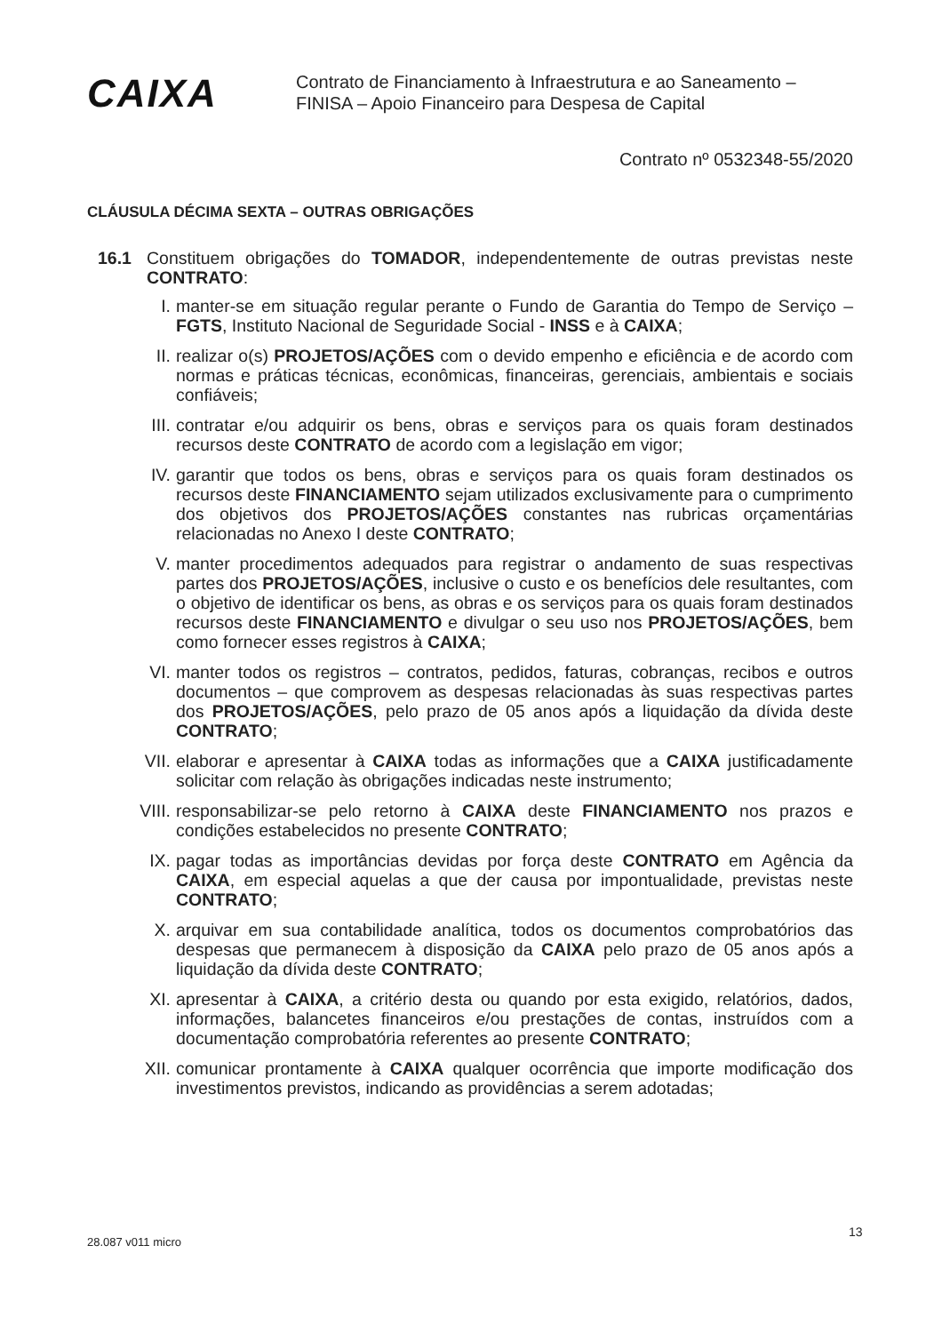CAIXA
Contrato de Financiamento à Infraestrutura e ao Saneamento –
FINISA – Apoio Financeiro para Despesa de Capital
Contrato nº 0532348-55/2020
CLÁUSULA DÉCIMA SEXTA – OUTRAS OBRIGAÇÕES
16.1 Constituem obrigações do TOMADOR, independentemente de outras previstas neste CONTRATO:
I. manter-se em situação regular perante o Fundo de Garantia do Tempo de Serviço – FGTS, Instituto Nacional de Seguridade Social - INSS e à CAIXA;
II. realizar o(s) PROJETOS/AÇÕES com o devido empenho e eficiência e de acordo com normas e práticas técnicas, econômicas, financeiras, gerenciais, ambientais e sociais confiáveis;
III. contratar e/ou adquirir os bens, obras e serviços para os quais foram destinados recursos deste CONTRATO de acordo com a legislação em vigor;
IV. garantir que todos os bens, obras e serviços para os quais foram destinados os recursos deste FINANCIAMENTO sejam utilizados exclusivamente para o cumprimento dos objetivos dos PROJETOS/AÇÕES constantes nas rubricas orçamentárias relacionadas no Anexo I deste CONTRATO;
V. manter procedimentos adequados para registrar o andamento de suas respectivas partes dos PROJETOS/AÇÕES, inclusive o custo e os benefícios dele resultantes, com o objetivo de identificar os bens, as obras e os serviços para os quais foram destinados recursos deste FINANCIAMENTO e divulgar o seu uso nos PROJETOS/AÇÕES, bem como fornecer esses registros à CAIXA;
VI. manter todos os registros – contratos, pedidos, faturas, cobranças, recibos e outros documentos – que comprovem as despesas relacionadas às suas respectivas partes dos PROJETOS/AÇÕES, pelo prazo de 05 anos após a liquidação da dívida deste CONTRATO;
VII. elaborar e apresentar à CAIXA todas as informações que a CAIXA justificadamente solicitar com relação às obrigações indicadas neste instrumento;
VIII. responsabilizar-se pelo retorno à CAIXA deste FINANCIAMENTO nos prazos e condições estabelecidos no presente CONTRATO;
IX. pagar todas as importâncias devidas por força deste CONTRATO em Agência da CAIXA, em especial aquelas a que der causa por impontualidade, previstas neste CONTRATO;
X. arquivar em sua contabilidade analítica, todos os documentos comprobatórios das despesas que permanecem à disposição da CAIXA pelo prazo de 05 anos após a liquidação da dívida deste CONTRATO;
XI. apresentar à CAIXA, a critério desta ou quando por esta exigido, relatórios, dados, informações, balancetes financeiros e/ou prestações de contas, instruídos com a documentação comprobatória referentes ao presente CONTRATO;
XII. comunicar prontamente à CAIXA qualquer ocorrência que importe modificação dos investimentos previstos, indicando as providências a serem adotadas;
28.087 v011 micro
13